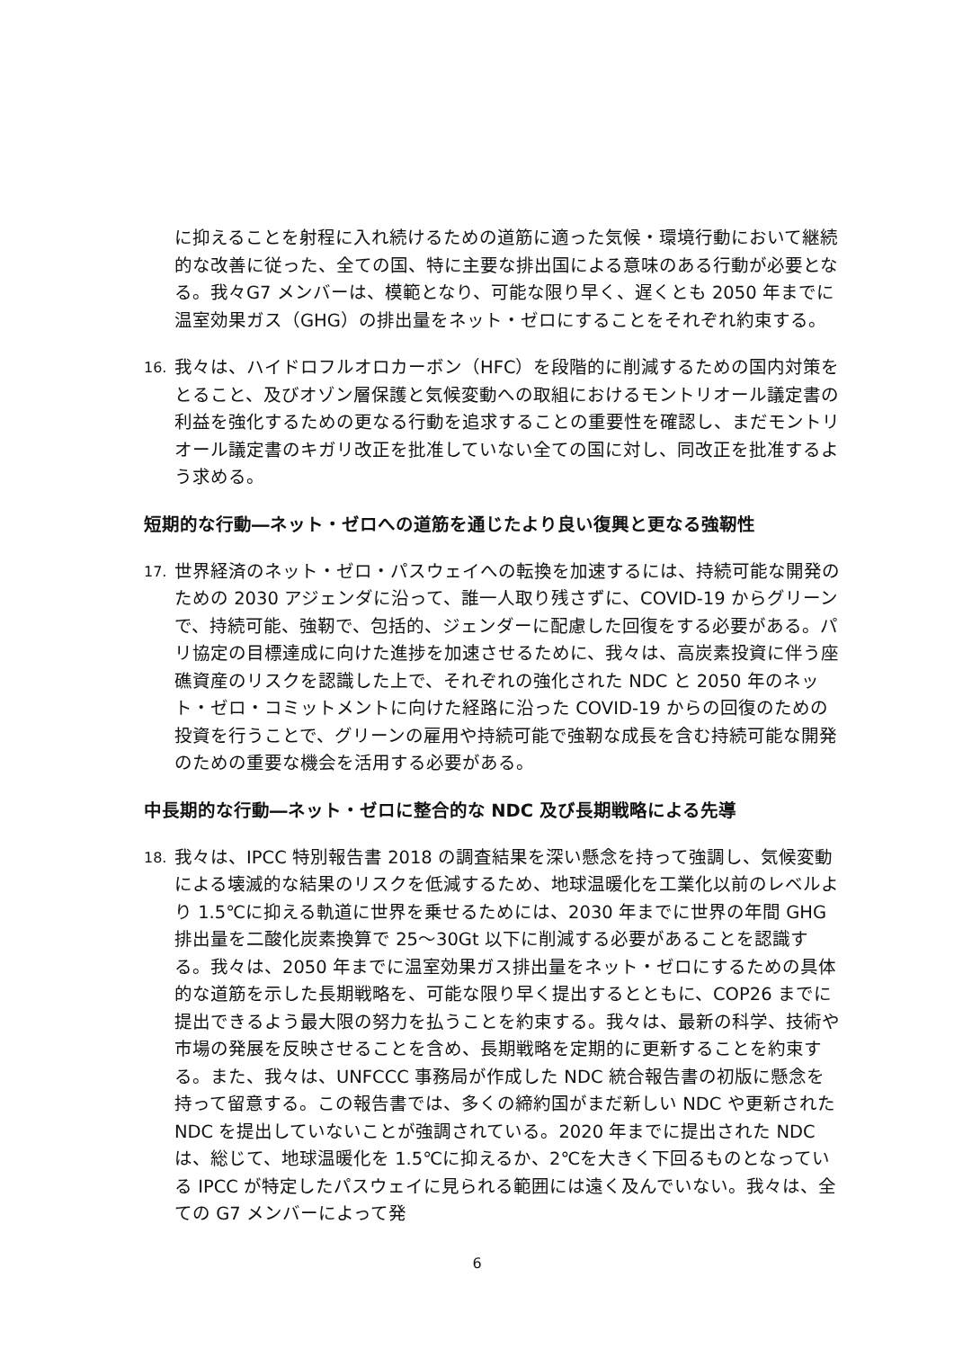に抑えることを射程に入れ続けるための道筋に適った気候・環境行動において継続的な改善に従った、全ての国、特に主要な排出国による意味のある行動が必要となる。我々G7 メンバーは、模範となり、可能な限り早く、遅くとも 2050 年までに温室効果ガス（GHG）の排出量をネット・ゼロにすることをそれぞれ約束する。
16. 我々は、ハイドロフルオロカーボン（HFC）を段階的に削減するための国内対策をとること、及びオゾン層保護と気候変動への取組におけるモントリオール議定書の利益を強化するための更なる行動を追求することの重要性を確認し、まだモントリオール議定書のキガリ改正を批准していない全ての国に対し、同改正を批准するよう求める。
短期的な行動―ネット・ゼロへの道筋を通じたより良い復興と更なる強靭性
17. 世界経済のネット・ゼロ・パスウェイへの転換を加速するには、持続可能な開発のための 2030 アジェンダに沿って、誰一人取り残さずに、COVID-19 からグリーンで、持続可能、強靭で、包括的、ジェンダーに配慮した回復をする必要がある。パリ協定の目標達成に向けた進捗を加速させるために、我々は、高炭素投資に伴う座礁資産のリスクを認識した上で、それぞれの強化された NDC と 2050 年のネット・ゼロ・コミットメントに向けた経路に沿った COVID-19 からの回復のための投資を行うことで、グリーンの雇用や持続可能で強靭な成長を含む持続可能な開発のための重要な機会を活用する必要がある。
中長期的な行動―ネット・ゼロに整合的な NDC 及び長期戦略による先導
18. 我々は、IPCC 特別報告書 2018 の調査結果を深い懸念を持って強調し、気候変動による壊滅的な結果のリスクを低減するため、地球温暖化を工業化以前のレベルより 1.5℃に抑える軌道に世界を乗せるためには、2030 年までに世界の年間 GHG 排出量を二酸化炭素換算で 25～30Gt 以下に削減する必要があることを認識する。我々は、2050 年までに温室効果ガス排出量をネット・ゼロにするための具体的な道筋を示した長期戦略を、可能な限り早く提出するとともに、COP26 までに提出できるよう最大限の努力を払うことを約束する。我々は、最新の科学、技術や市場の発展を反映させることを含め、長期戦略を定期的に更新することを約束する。また、我々は、UNFCCC 事務局が作成した NDC 統合報告書の初版に懸念を持って留意する。この報告書では、多くの締約国がまだ新しい NDC や更新された NDC を提出していないことが強調されている。2020 年までに提出された NDC は、総じて、地球温暖化を 1.5℃に抑えるか、2℃を大きく下回るものとなっている IPCC が特定したパスウェイに見られる範囲には遠く及んでいない。我々は、全ての G7 メンバーによって発
6